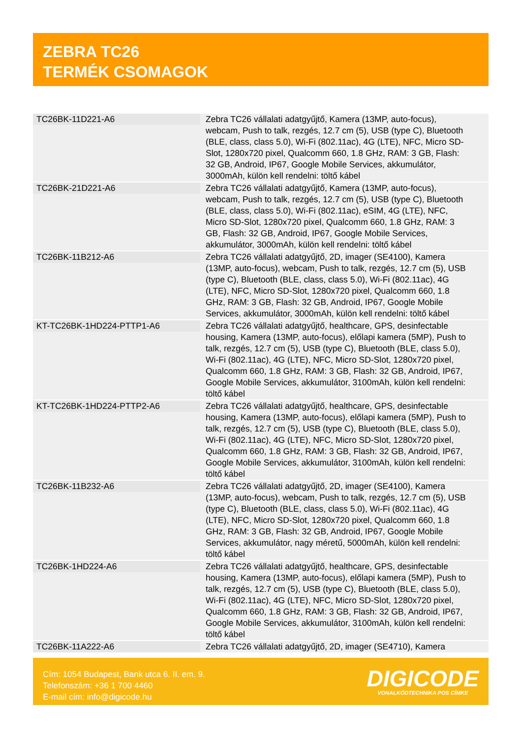ZEBRA TC26
TERMÉK CSOMAGOK
| TC26BK-11D221-A6 | Zebra TC26 vállalati adatgyűjtő, Kamera (13MP, auto-focus), webcam, Push to talk, rezgés, 12.7 cm (5), USB (type C), Bluetooth (BLE, class, class 5.0), Wi-Fi (802.11ac), 4G (LTE), NFC, Micro SD-Slot, 1280x720 pixel, Qualcomm 660, 1.8 GHz, RAM: 3 GB, Flash: 32 GB, Android, IP67, Google Mobile Services, akkumulátor, 3000mAh, külön kell rendelni: töltő kábel |
| TC26BK-21D221-A6 | Zebra TC26 vállalati adatgyűjtő, Kamera (13MP, auto-focus), webcam, Push to talk, rezgés, 12.7 cm (5), USB (type C), Bluetooth (BLE, class, class 5.0), Wi-Fi (802.11ac), eSIM, 4G (LTE), NFC, Micro SD-Slot, 1280x720 pixel, Qualcomm 660, 1.8 GHz, RAM: 3 GB, Flash: 32 GB, Android, IP67, Google Mobile Services, akkumulátor, 3000mAh, külön kell rendelni: töltő kábel |
| TC26BK-11B212-A6 | Zebra TC26 vállalati adatgyűjtő, 2D, imager (SE4100), Kamera (13MP, auto-focus), webcam, Push to talk, rezgés, 12.7 cm (5), USB (type C), Bluetooth (BLE, class, class 5.0), Wi-Fi (802.11ac), 4G (LTE), NFC, Micro SD-Slot, 1280x720 pixel, Qualcomm 660, 1.8 GHz, RAM: 3 GB, Flash: 32 GB, Android, IP67, Google Mobile Services, akkumulátor, 3000mAh, külön kell rendelni: töltő kábel |
| KT-TC26BK-1HD224-PTTP1-A6 | Zebra TC26 vállalati adatgyűjtő, healthcare, GPS, desinfectable housing, Kamera (13MP, auto-focus), előlapi kamera (5MP), Push to talk, rezgés, 12.7 cm (5), USB (type C), Bluetooth (BLE, class 5.0), Wi-Fi (802.11ac), 4G (LTE), NFC, Micro SD-Slot, 1280x720 pixel, Qualcomm 660, 1.8 GHz, RAM: 3 GB, Flash: 32 GB, Android, IP67, Google Mobile Services, akkumulátor, 3100mAh, külön kell rendelni: töltő kábel |
| KT-TC26BK-1HD224-PTTP2-A6 | Zebra TC26 vállalati adatgyűjtő, healthcare, GPS, desinfectable housing, Kamera (13MP, auto-focus), előlapi kamera (5MP), Push to talk, rezgés, 12.7 cm (5), USB (type C), Bluetooth (BLE, class 5.0), Wi-Fi (802.11ac), 4G (LTE), NFC, Micro SD-Slot, 1280x720 pixel, Qualcomm 660, 1.8 GHz, RAM: 3 GB, Flash: 32 GB, Android, IP67, Google Mobile Services, akkumulátor, 3100mAh, külön kell rendelni: töltő kábel |
| TC26BK-11B232-A6 | Zebra TC26 vállalati adatgyűjtő, 2D, imager (SE4100), Kamera (13MP, auto-focus), webcam, Push to talk, rezgés, 12.7 cm (5), USB (type C), Bluetooth (BLE, class, class 5.0), Wi-Fi (802.11ac), 4G (LTE), NFC, Micro SD-Slot, 1280x720 pixel, Qualcomm 660, 1.8 GHz, RAM: 3 GB, Flash: 32 GB, Android, IP67, Google Mobile Services, akkumulátor, nagy méretű, 5000mAh, külön kell rendelni: töltő kábel |
| TC26BK-1HD224-A6 | Zebra TC26 vállalati adatgyűjtő, healthcare, GPS, desinfectable housing, Kamera (13MP, auto-focus), előlapi kamera (5MP), Push to talk, rezgés, 12.7 cm (5), USB (type C), Bluetooth (BLE, class 5.0), Wi-Fi (802.11ac), 4G (LTE), NFC, Micro SD-Slot, 1280x720 pixel, Qualcomm 660, 1.8 GHz, RAM: 3 GB, Flash: 32 GB, Android, IP67, Google Mobile Services, akkumulátor, 3100mAh, külön kell rendelni: töltő kábel |
| TC26BK-11A222-A6 | Zebra TC26 vállalati adatgyűjtő, 2D, imager (SE4710), Kamera |
Cím: 1054 Budapest, Bank utca 6. II. em. 9.
Telefonszám: +36 1 700 4460
E-mail cím: info@digicode.hu
DIGICODE
VONALKÓDTECHNIKA POS CÍMKE